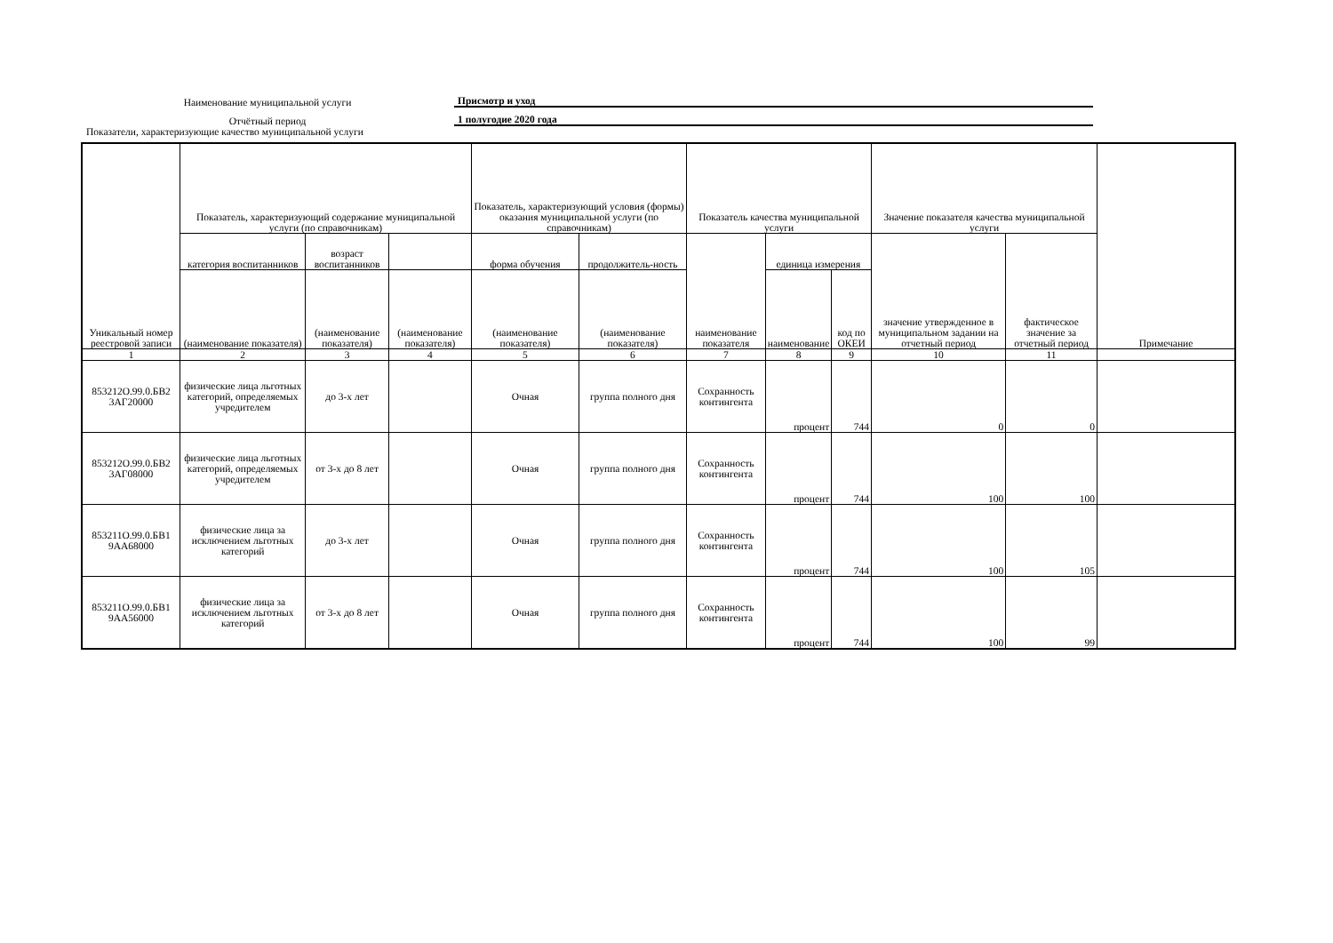Наименование муниципальной услуги
Присмотр и уход
Отчётный период
1 полугодие 2020 года
Показатели, характеризующие качество муниципальной услуги
| Уникальный номер реестровой записи | Показатель, характеризующий содержание муниципальной услуги (по справочникам) | | | Показатель, характеризующий условия (формы) оказания муниципальной услуги (по справочникам) | | Показатель качества муниципальной услуги | | | Значение показателя качества муниципальной услуги | | Примечание |
| --- | --- | --- | --- | --- | --- | --- | --- | --- | --- | --- | --- |
| | категория воспитанников | возраст воспитанников | | форма обучения | продолжитель-ность | наименование показателя | единица измерения | | значение утвержденное в муниципальном задании на отчетный период | фактическое значение за отчетный период | |
| | (наименование показателя) | (наименование показателя) | (наименование показателя) | (наименование показателя) | (наименование показателя) | | наименование | код по ОКЕИ | | | |
| 1 | 2 | 3 | 4 | 5 | 6 | 7 | 8 | 9 | 10 | 11 | |
| 853212О.99.0.БВ2 3АГ20000 | физические лица льготных категорий, определяемых учредителем | до 3-х лет | | Очная | группа полного дня | Сохранность контингента | процент | 744 | 0 | 0 | |
| 853212О.99.0.БВ2 3АГ08000 | физические лица льготных категорий, определяемых учредителем | от 3-х до 8 лет | | Очная | группа полного дня | Сохранность контингента | процент | 744 | 100 | 100 | |
| 853211О.99.0.БВ1 9АА68000 | физические лица за исключением льготных категорий | до 3-х лет | | Очная | группа полного дня | Сохранность контингента | процент | 744 | 100 | 105 | |
| 853211О.99.0.БВ1 9АА56000 | физические лица за исключением льготных категорий | от 3-х до 8 лет | | Очная | группа полного дня | Сохранность контингента | процент | 744 | 100 | 99 | |